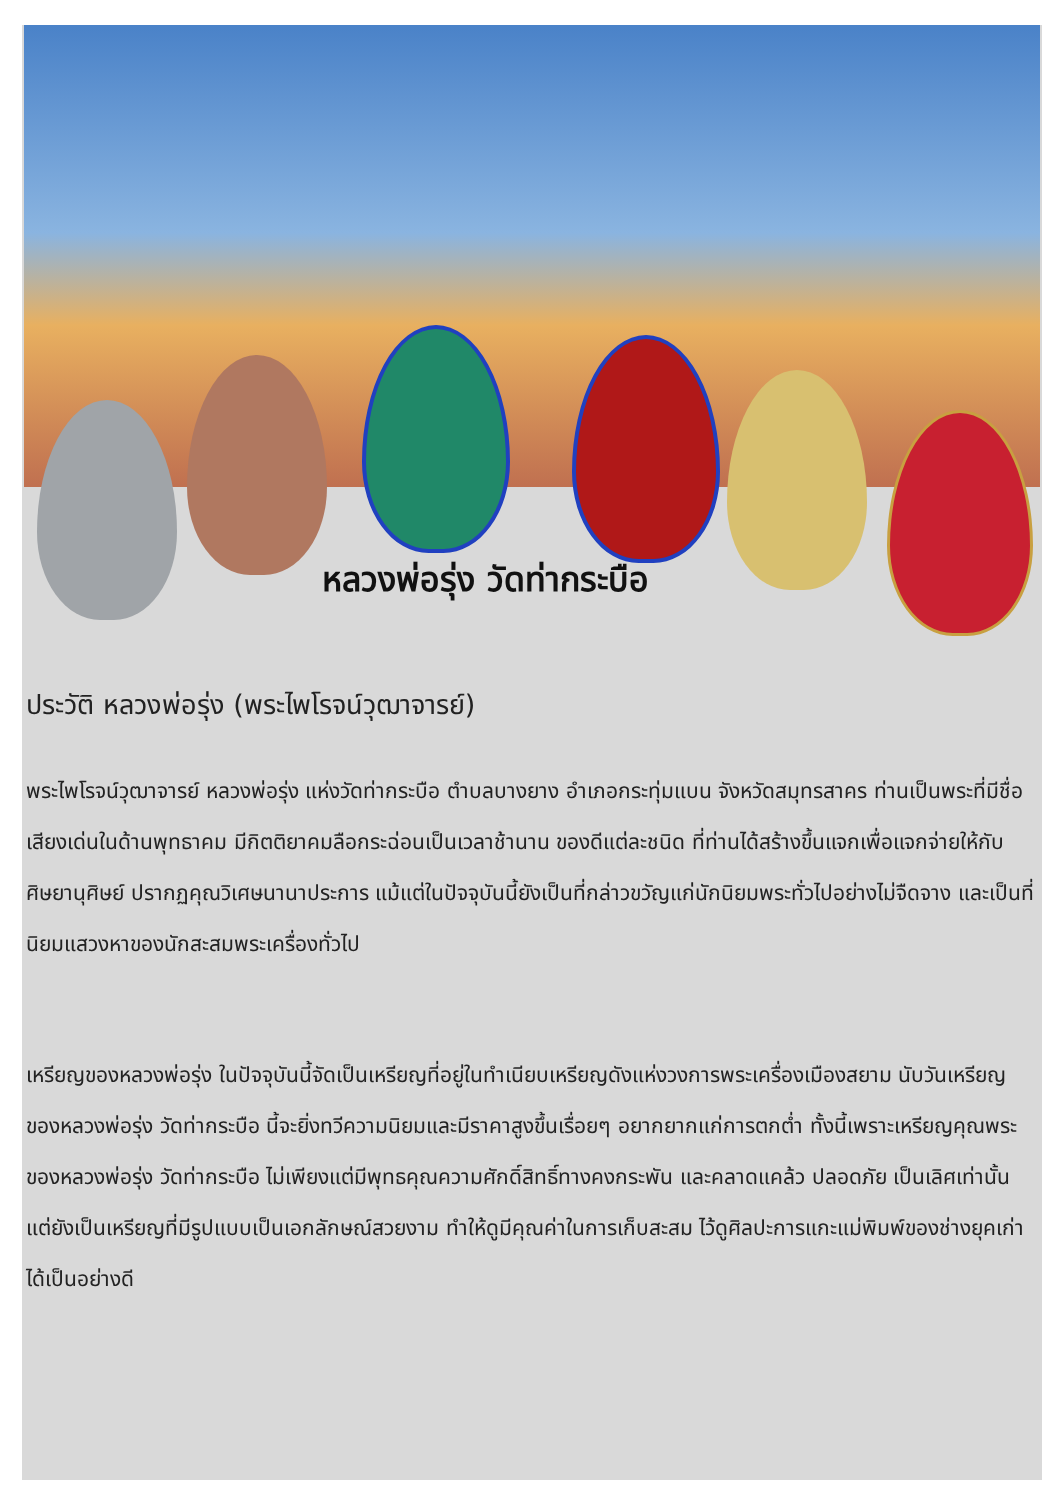หลวงพ่อรุ่ง วัดท่ากระบือ
ประวัติ หลวงพ่อรุ่ง (พระไพโรจน์วุฒาจารย์)
พระไพโรจน์วุฒาจารย์ หลวงพ่อรุ่ง แห่งวัดท่ากระบือ ตำบลบางยาง อำเภอกระทุ่มแบน จังหวัดสมุทรสาคร ท่านเป็นพระที่มีชื่อเสียงเด่นในด้านพุทธาคม มีกิตติยาคมลือกระฉ่อนเป็นเวลาช้านาน ของดีแต่ละชนิด ที่ท่านได้สร้างขึ้นแจกเพื่อแจกจ่ายให้กับศิษยานุศิษย์ ปรากฏคุณวิเศษนานาประการ แม้แต่ในปัจจุบันนี้ยังเป็นที่กล่าวขวัญแก่นักนิยมพระทั่วไปอย่างไม่จืดจาง และเป็นที่นิยมแสวงหาของนักสะสมพระเครื่องทั่วไป
เหรียญของหลวงพ่อรุ่ง ในปัจจุบันนี้จัดเป็นเหรียญที่อยู่ในทำเนียบเหรียญดังแห่งวงการพระเครื่องเมืองสยาม นับวันเหรียญของหลวงพ่อรุ่ง วัดท่ากระบือ นี้จะยิ่งทวีความนิยมและมีราคาสูงขึ้นเรื่อยๆ อยากยากแก่การตกต่ำ ทั้งนี้เพราะเหรียญคุณพระของหลวงพ่อรุ่ง วัดท่ากระบือ ไม่เพียงแต่มีพุทธคุณความศักดิ์สิทธิ์ทางคงกระพัน และคลาดแคล้ว ปลอดภัย เป็นเลิศเท่านั้น แต่ยังเป็นเหรียญที่มีรูปแบบเป็นเอกลักษณ์สวยงาม ทำให้ดูมีคุณค่าในการเก็บสะสม ไว้ดูศิลปะการแกะแม่พิมพ์ของช่างยุคเก่าได้เป็นอย่างดี